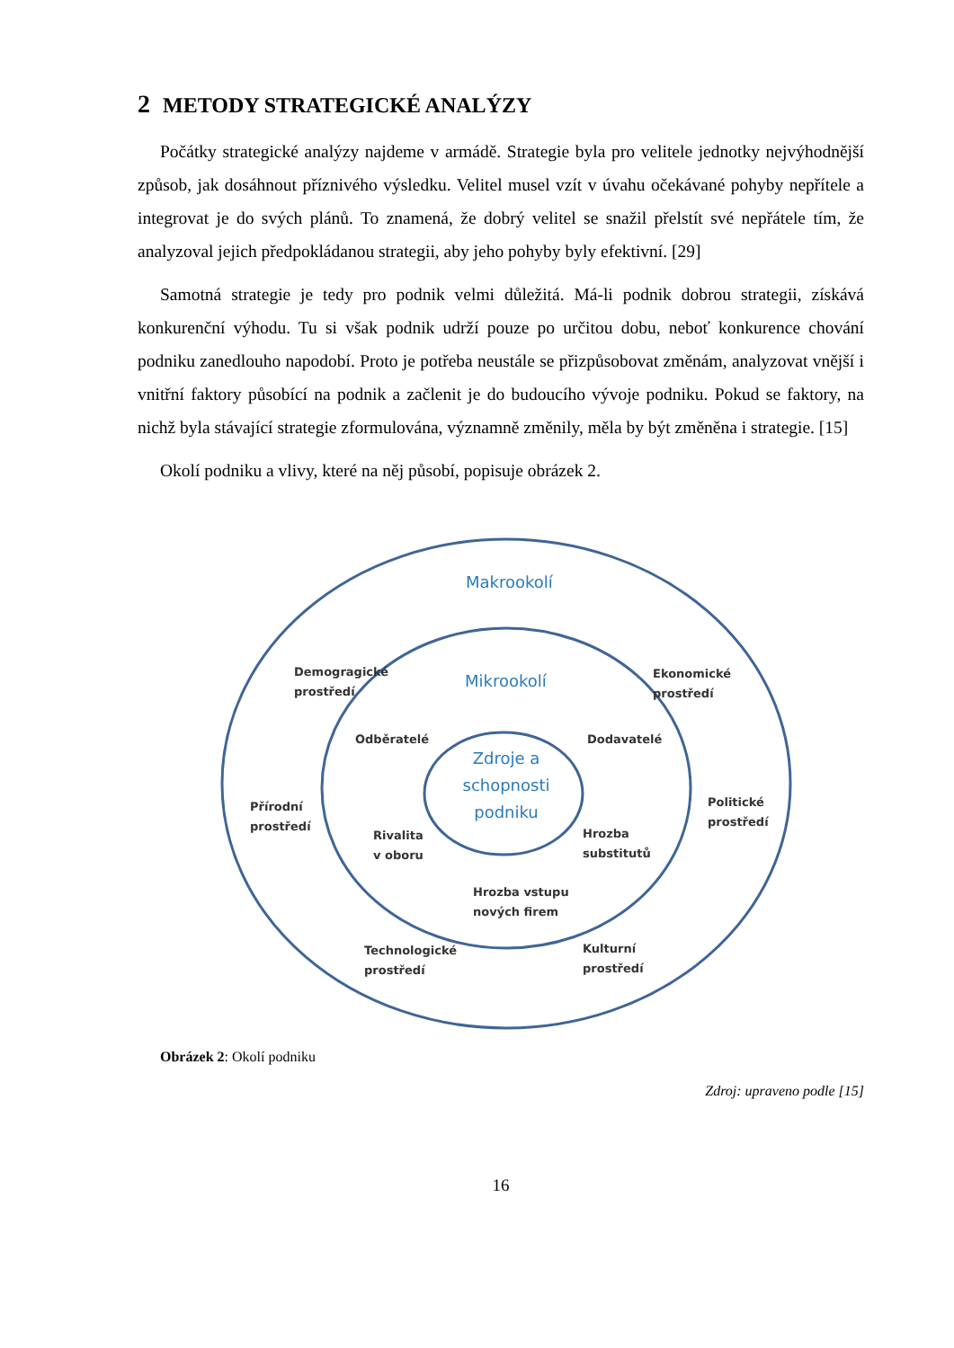2 METODY STRATEGICKÉ ANALÝZY
Počátky strategické analýzy najdeme v armádě. Strategie byla pro velitele jednotky nejvýhodnější způsob, jak dosáhnout příznivého výsledku. Velitel musel vzít v úvahu očekávané pohyby nepřítele a integrovat je do svých plánů. To znamená, že dobrý velitel se snažil přelstít své nepřátele tím, že analyzoval jejich předpokládanou strategii, aby jeho pohyby byly efektivní. [29]
Samotná strategie je tedy pro podnik velmi důležitá. Má-li podnik dobrou strategii, získává konkurenční výhodu. Tu si však podnik udrží pouze po určitou dobu, neboť konkurence chování podniku zanedlouho napodobí. Proto je potřeba neustále se přizpůsobovat změnám, analyzovat vnější i vnitřní faktory působící na podnik a začlenit je do budoucího vývoje podniku. Pokud se faktory, na nichž byla stávající strategie zformulována, významně změnily, měla by být změněna i strategie. [15]
Okolí podniku a vlivy, které na něj působí, popisuje obrázek 2.
Makrookolí
Demogragické
prostředí
Ekonomické
prostředí
Mikrookolí
Odběratelé Dodavatelé
Zdroje a schopnosti podniku
Přírodní
prostředí
Politické
prostředí
Rivalita
v oboru
Hrozba
substitutů
Hrozba vstupu
nových firem
Technologické
prostředí
Kulturní
prostředí
Obrázek 2: Okolí podniku
Zdroj: upraveno podle [15]
16